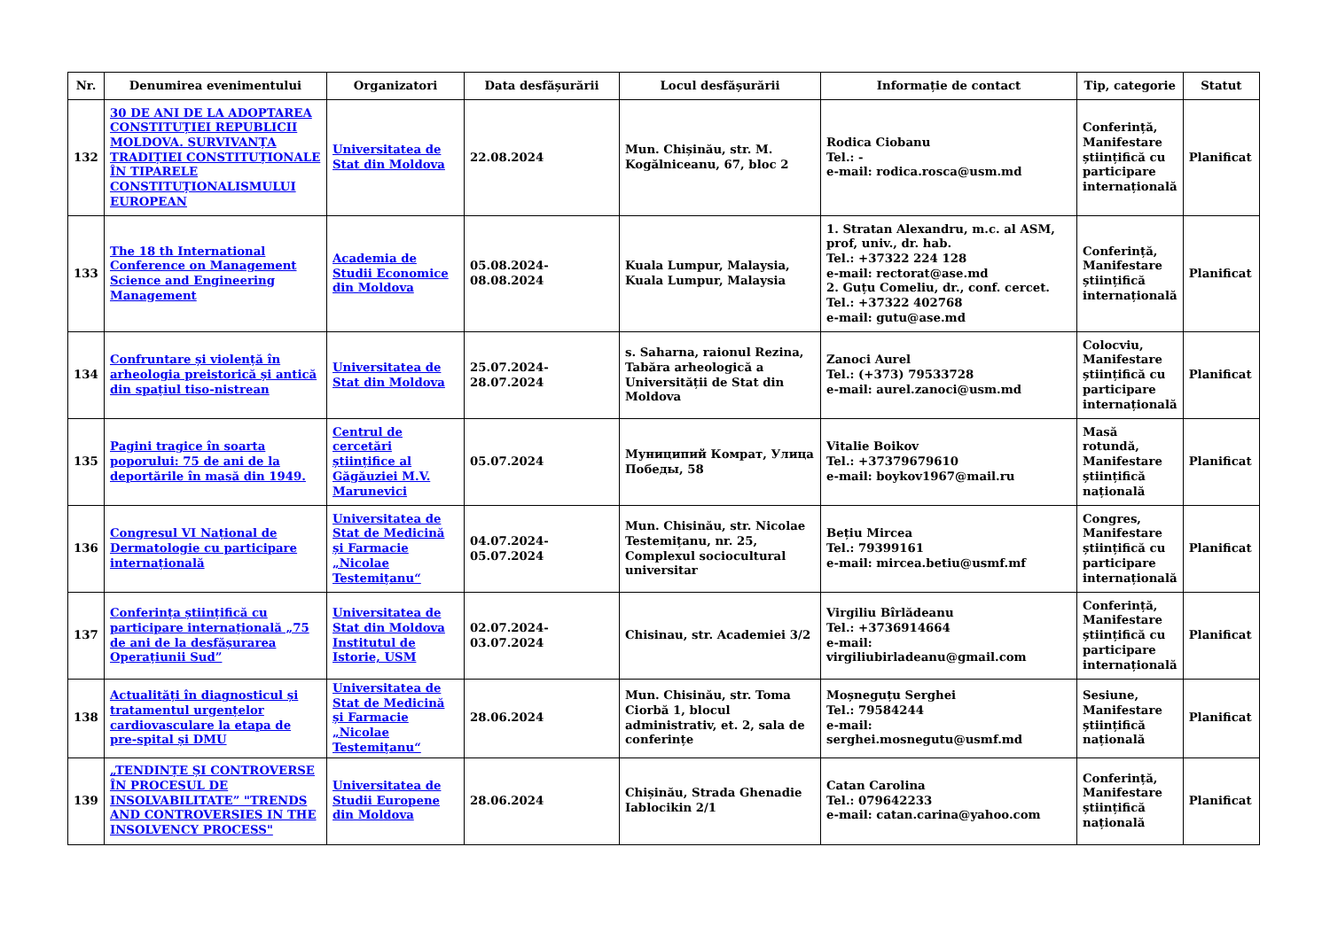| Nr. | Denumirea evenimentului | Organizatori | Data desfășurării | Locul desfășurării | Informație de contact | Tip, categorie | Statut |
| --- | --- | --- | --- | --- | --- | --- | --- |
| 132 | 30 DE ANI DE LA ADOPTAREA CONSTITUȚIEI REPUBLICII MOLDOVA. SURVIVANȚA TRADIȚIEI CONSTITUȚIONALE ÎN TIPARELE CONSTITUȚIONALISMULUI EUROPEAN | Universitatea de Stat din Moldova | 22.08.2024 | Mun. Chișinău, str. M. Kogălniceanu, 67, bloc 2 | Rodica Ciobanu Tel.: - e-mail: rodica.rosca@usm.md | Conferință, Manifestare științifică cu participare internațională | Planificat |
| 133 | The 18 th International Conference on Management Science and Engineering Management | Academia de Studii Economice din Moldova | 05.08.2024-08.08.2024 | Kuala Lumpur, Malaysia, Kuala Lumpur, Malaysia | 1. Stratan Alexandru, m.c. al ASM, prof, univ., dr. hab. Tel.: +37322 224 128 e-mail: rectorat@ase.md 2. Guțu Comeliu, dr., conf. cercet. Tel.: +37322 402768 e-mail: gutu@ase.md | Conferință, Manifestare științifică internațională | Planificat |
| 134 | Confruntare și violență în arheologia preistorică și antică din spațiul tiso-nistrean | Universitatea de Stat din Moldova | 25.07.2024-28.07.2024 | s. Saharna, raionul Rezina, Tabăra arheologică a Universității de Stat din Moldova | Zanoci Aurel Tel.: (+373) 79533728 e-mail: aurel.zanoci@usm.md | Colocviu, Manifestare științifică cu participare internațională | Planificat |
| 135 | Pagini tragice în soarta poporului: 75 de ani de la deportările în masă din 1949. | Centrul de cercetări științifice al Găgăuziei M.V. Marunevici | 05.07.2024 | Муниципий Комрат, Улица Победы, 58 | Vitalie Boikov Tel.: +37379679610 e-mail: boykov1967@mail.ru | Masă rotundă, Manifestare științifică națională | Planificat |
| 136 | Congresul VI Național de Dermatologie cu participare internațională | Universitatea de Stat de Medicină și Farmacie „Nicolae Testemițanu“ | 04.07.2024-05.07.2024 | Mun. Chisinău, str. Nicolae Testemițanu, nr. 25, Complexul sociocultural universitar | Bețiu Mircea Tel.: 79399161 e-mail: mircea.betiu@usmf.mf | Congres, Manifestare științifică cu participare internațională | Planificat |
| 137 | Conferința științifică cu participare internațională „75 de ani de la desfășurarea Operațiunii Sud” | Universitatea de Stat din Moldova Institutul de Istorie, USM | 02.07.2024-03.07.2024 | Chisinau, str. Academiei 3/2 | Virgiliu Bîrlădeanu Tel.: +3736914664 e-mail: virgiliubirladeanu@gmail.com | Conferință, Manifestare științifică cu participare internațională | Planificat |
| 138 | Actualități în diagnosticul și tratamentul urgențelor cardiovasculare la etapa de pre-spital și DMU | Universitatea de Stat de Medicină și Farmacie „Nicolae Testemițanu“ | 28.06.2024 | Mun. Chisinău, str. Toma Ciorbă 1, blocul administrativ, et. 2, sala de conferințe | Moșneguțu Serghei Tel.: 79584244 e-mail: serghei.mosnegutu@usmf.md | Sesiune, Manifestare științifică națională | Planificat |
| 139 | „TENDINȚE ȘI CONTROVERSE ÎN PROCESUL DE INSOLVABILITATE” "TRENDS AND CONTROVERSIES IN THE INSOLVENCY PROCESS" | Universitatea de Studii Europene din Moldova | 28.06.2024 | Chișinău, Strada Ghenadie Iablocikin 2/1 | Catan Carolina Tel.: 079642233 e-mail: catan.carina@yahoo.com | Conferință, Manifestare științifică națională | Planificat |